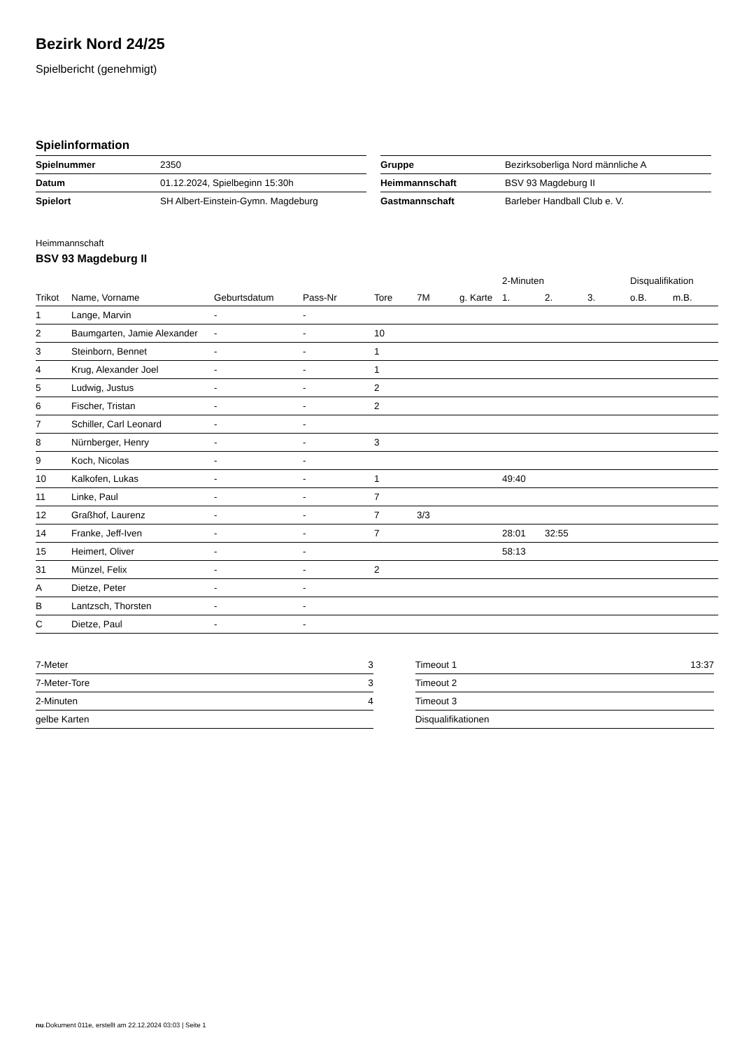Bezirk Nord 24/25
Spielbericht (genehmigt)
Spielinformation
| Spielnummer | 2350 |
| Datum | 01.12.2024, Spielbeginn 15:30h |
| Spielort | SH Albert-Einstein-Gymn. Magdeburg |
| Gruppe | Bezirksoberliga Nord männliche A |
| Heimmannschaft | BSV 93 Magdeburg II |
| Gastmannschaft | Barleber Handball Club e. V. |
Heimmannschaft
BSV 93 Magdeburg II
| | | | | | | | 2-Minuten | | | Disqualifikation | |
| --- | --- | --- | --- | --- | --- | --- | --- | --- | --- | --- | --- |
| Trikot | Name, Vorname | Geburtsdatum | Pass-Nr | Tore | 7M | g. Karte | 1. | 2. | 3. | o.B. | m.B. |
| 1 | Lange, Marvin | - | - | | | | | | | | |
| 2 | Baumgarten, Jamie Alexander | - | - | 10 | | | | | | | |
| 3 | Steinborn, Bennet | - | - | 1 | | | | | | | |
| 4 | Krug, Alexander Joel | - | - | 1 | | | | | | | |
| 5 | Ludwig, Justus | - | - | 2 | | | | | | | |
| 6 | Fischer, Tristan | - | - | 2 | | | | | | | |
| 7 | Schiller, Carl Leonard | - | - | | | | | | | | |
| 8 | Nürnberger, Henry | - | - | 3 | | | | | | | |
| 9 | Koch, Nicolas | - | - | | | | | | | | |
| 10 | Kalkofen, Lukas | - | - | 1 | | | 49:40 | | | | |
| 11 | Linke, Paul | - | - | 7 | | | | | | | |
| 12 | Graßhof, Laurenz | - | - | 7 | 3/3 | | | | | | |
| 14 | Franke, Jeff-Iven | - | - | 7 | | | 28:01 | 32:55 | | | |
| 15 | Heimert, Oliver | - | - | | | | 58:13 | | | | |
| 31 | Münzel, Felix | - | - | 2 | | | | | | | |
| A | Dietze, Peter | - | - | | | | | | | | |
| B | Lantzsch, Thorsten | - | - | | | | | | | | |
| C | Dietze, Paul | - | - | | | | | | | | |
| 7-Meter | 3 |
| 7-Meter-Tore | 3 |
| 2-Minuten | 4 |
| gelbe Karten | |
| Timeout 1 | 13:37 |
| Timeout 2 | |
| Timeout 3 | |
| Disqualifikationen | |
nu.Dokument 011e, erstellt am 22.12.2024 03:03 | Seite 1